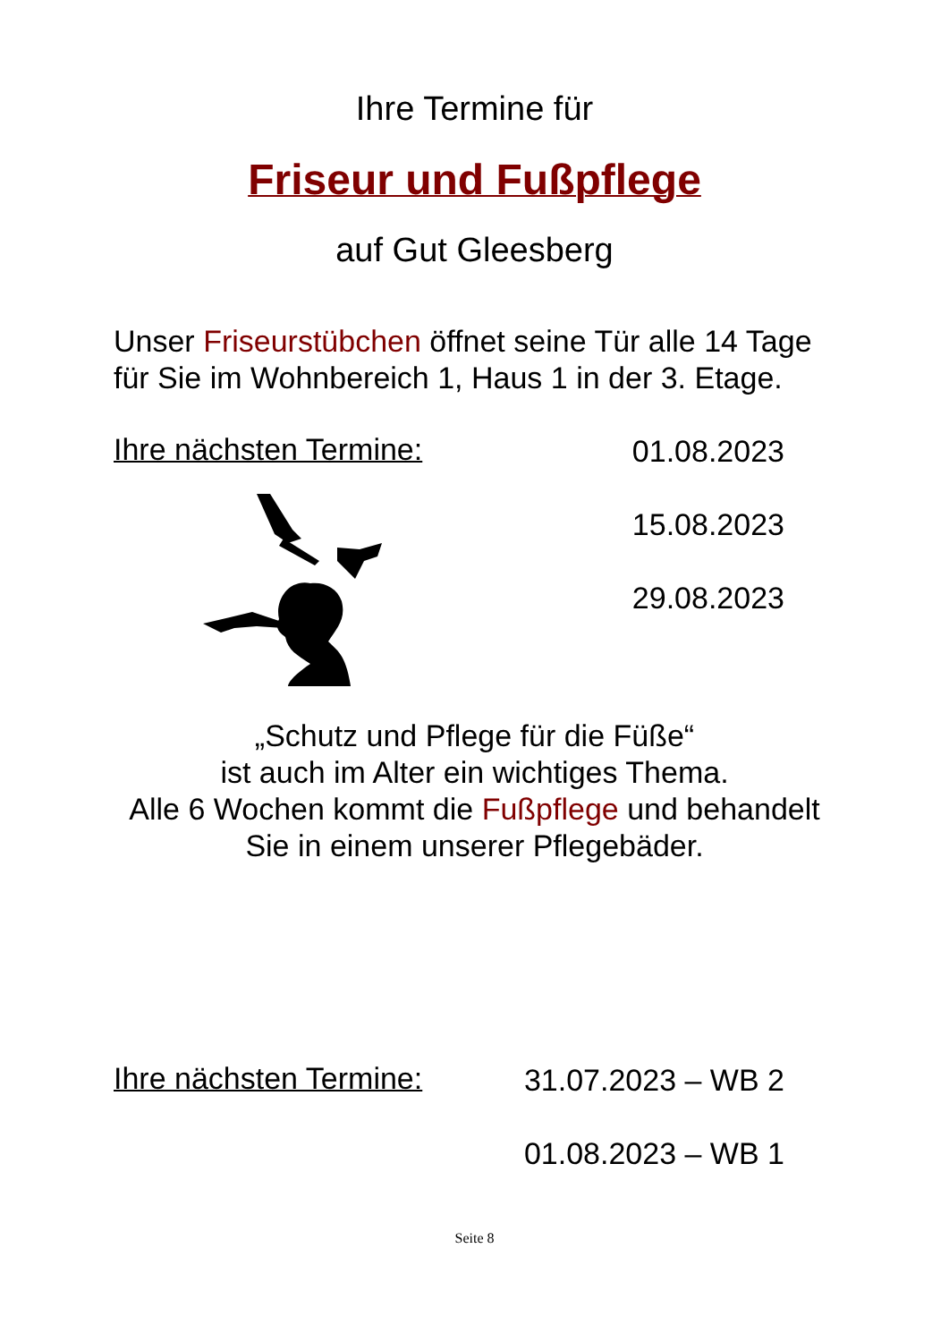Ihre Termine für
Friseur und Fußpflege
auf Gut Gleesberg
Unser Friseurstübchen öffnet seine Tür alle 14 Tage
für Sie im Wohnbereich 1, Haus 1 in der 3. Etage.
Ihre nächsten Termine:
01.08.2023
15.08.2023
29.08.2023
„Schutz und Pflege für die Füße“
ist auch im Alter ein wichtiges Thema.
Alle 6 Wochen kommt die Fußpflege und behandelt
Sie in einem unserer Pflegebäder.
Ihre nächsten Termine:
31.07.2023 – WB 2
01.08.2023 – WB 1
Seite 8